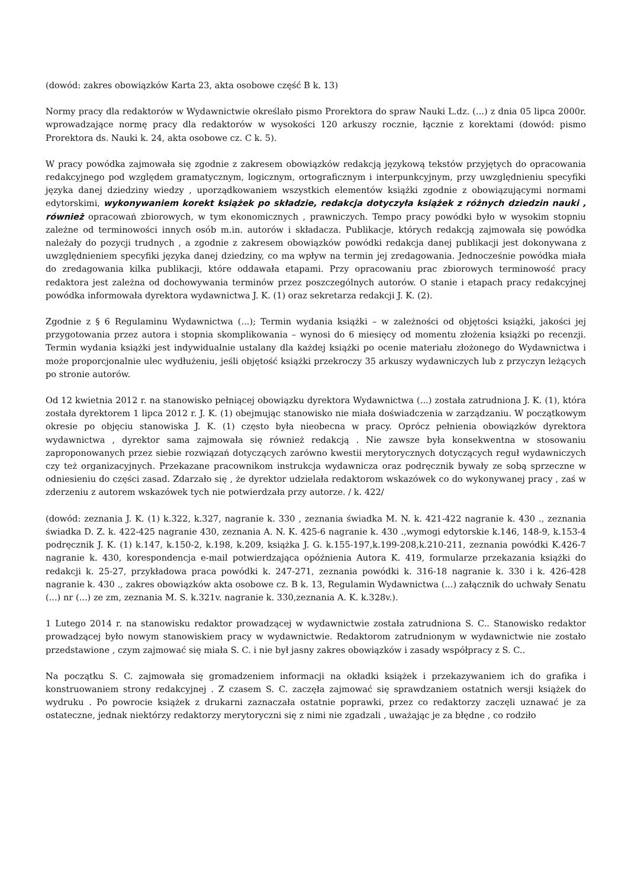(dowód: zakres obowiązków Karta 23, akta osobowe część B k. 13)
Normy pracy dla redaktorów w Wydawnictwie określało pismo Prorektora do spraw Nauki L.dz. (...) z dnia 05 lipca 2000r. wprowadzające normę pracy dla redaktorów w wysokości 120 arkuszy rocznie, łącznie z korektami (dowód: pismo Prorektora ds. Nauki k. 24, akta osobowe cz. C k. 5).
W pracy powódka zajmowała się zgodnie z zakresem obowiązków redakcją językową tekstów przyjętych do opracowania redakcyjnego pod względem gramatycznym, logicznym, ortograficznym i interpunkcyjnym, przy uwzględnieniu specyfiki języka danej dziedziny wiedzy , uporządkowaniem wszystkich elementów książki zgodnie z obowiązującymi normami edytorskimi, wykonywaniem korekt książek po składzie, redakcja dotyczyła książek z różnych dziedzin nauki , również opracowań zbiorowych, w tym ekonomicznych , prawniczych. Tempo pracy powódki było w wysokim stopniu zależne od terminowości innych osób m.in. autorów i składacza. Publikacje, których redakcją zajmowała się powódka należały do pozycji trudnych , a zgodnie z zakresem obowiązków powódki redakcja danej publikacji jest dokonywana z uwzględnieniem specyfiki języka danej dziedziny, co ma wpływ na termin jej zredagowania. Jednocześnie powódka miała do zredagowania kilka publikacji, które oddawała etapami. Przy opracowaniu prac zbiorowych terminowość pracy redaktora jest zależna od dochowywania terminów przez poszczególnych autorów. O stanie i etapach pracy redakcyjnej powódka informowała dyrektora wydawnictwa J. K. (1) oraz sekretarza redakcji J. K. (2).
Zgodnie z § 6 Regulaminu Wydawnictwa (...); Termin wydania książki – w zależności od objętości książki, jakości jej przygotowania przez autora i stopnia skomplikowania – wynosi do 6 miesięcy od momentu złożenia książki po recenzji. Termin wydania książki jest indywidualnie ustalany dla każdej książki po ocenie materiału złożonego do Wydawnictwa i może proporcjonalnie ulec wydłużeniu, jeśli objętość książki przekroczy 35 arkuszy wydawniczych lub z przyczyn leżących po stronie autorów.
Od 12 kwietnia 2012 r. na stanowisko pełniącej obowiązku dyrektora Wydawnictwa (...) została zatrudniona J. K. (1), która została dyrektorem 1 lipca 2012 r. J. K. (1) obejmując stanowisko nie miała doświadczenia w zarządzaniu. W początkowym okresie po objęciu stanowiska J. K. (1) często była nieobecna w pracy. Oprócz pełnienia obowiązków dyrektora wydawnictwa , dyrektor sama zajmowała się również redakcją . Nie zawsze była konsekwentna w stosowaniu zaproponowanych przez siebie rozwiązań dotyczących zarówno kwestii merytorycznych dotyczących reguł wydawniczych czy też organizacyjnych. Przekazane pracownikom instrukcja wydawnicza oraz podręcznik bywały ze sobą sprzeczne w odniesieniu do części zasad. Zdarzało się , że dyrektor udzielała redaktorom wskazówek co do wykonywanej pracy , zaś w zderzeniu z autorem wskazówek tych nie potwierdzała przy autorze. / k. 422/
(dowód: zeznania J. K. (1) k.322, k.327, nagranie k. 330 , zeznania świadka M. N. k. 421-422 nagranie k. 430 ., zeznania świadka D. Z. k. 422-425 nagranie 430, zeznania A. N. K. 425-6 nagranie k. 430 .,wymogi edytorskie k.146, 148-9, k.153-4 podręcznik J. K. (1) k.147, k.150-2, k.198, k.209, książka J. G. k.155-197,k.199-208,k.210-211, zeznania powódki K.426-7 nagranie k. 430, korespondencja e-mail potwierdzająca opóźnienia Autora K. 419, formularze przekazania książki do redakcji k. 25-27, przykładowa praca powódki k. 247-271, zeznania powódki k. 316-18 nagranie k. 330 i k. 426-428 nagranie k. 430 ., zakres obowiązków akta osobowe cz. B k. 13, Regulamin Wydawnictwa (...) załącznik do uchwały Senatu (...) nr (...) ze zm, zeznania M. S. k.321v. nagranie k. 330,zeznania A. K. k.328v.).
1 Lutego 2014 r. na stanowisku redaktor prowadzącej w wydawnictwie została zatrudniona S. C.. Stanowisko redaktor prowadzącej było nowym stanowiskiem pracy w wydawnictwie. Redaktorom zatrudnionym w wydawnictwie nie zostało przedstawione , czym zajmować się miała S. C. i nie był jasny zakres obowiązków i zasady współpracy z S. C..
Na początku S. C. zajmowała się gromadzeniem informacji na okładki książek i przekazywaniem ich do grafika i konstruowaniem strony redakcyjnej . Z czasem S. C. zaczęła zajmować się sprawdzaniem ostatnich wersji książek do wydruku . Po powrocie książek z drukarni zaznaczała ostatnie poprawki, przez co redaktorzy zaczęli uznawać je za ostateczne, jednak niektórzy redaktorzy merytoryczni się z nimi nie zgadzali , uważając je za błędne , co rodziło